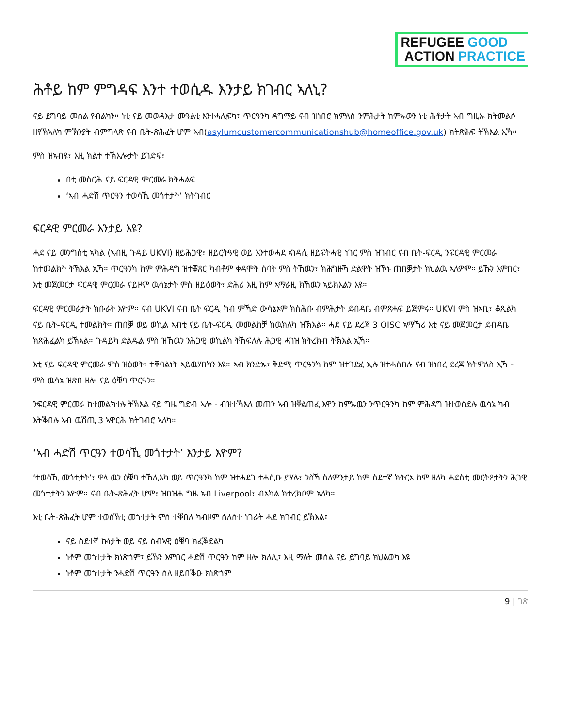REFUGEE GOOD
ACTION PRACTICE
ሕቶይ ከም ምግዳፍ እንተ ተወሲዱ እንታይ ክገብር ኣለኒ?
ናይ ይግባይ መሰል የብልካን። ነቲ ናይ መወዳእታ መዓልቲ እንተሓሊፍካ፣ ጥርዓንካ ዳግማይ ናብ ዝነበሮ ክምለስ ንምሕታት ከምኡውን ነቲ ሕቶታት ኣብ ግዚኡ ክትመልሶ ዘየኽኣለካ ምኽንያት ብምግላጽ ናብ ቤት-ጽሕፈት ሆም ኣብ(asylumcustomercommunicationshub@homeoffice.gov.uk) ክትጽሕፍ ትኽእል ኢኻ።
ምስ ዝኣብዩ፣ እዚ ክልተ ተኽእሎታት ይገድፍ፣
በቲ መስርሕ ናይ ፍርዳዊ ምርመራ ክትሓልፍ
‘ኣብ ሓድሽ ጥርዓን ተወሳኺ መጎተታት’ ክትገብር
ፍርዳዊ ምርመራ እንታይ እዩ?
ሓደ ናይ መንግስቲ ኣካል (ኣብዚ ጉዳይ UKVI) ዘይሕጋዊ፣ ዘይርትዓዊ ወይ እንተወሓደ ኣገዳሲ ዘይፍትሓዊ ነገር ምስ ዝገብር ናብ ቤት-ፍርዲ ንፍርዳዊ ምርመራ ከተመልክት ትኽእል ኢኻ። ጥርዓንካ ከም ምሕዳግ ዝተቖጸር ካብቶም ቀዳሞት ሰባት ምስ ትኸዉን፣ ክሕግዙኻ ድልዋት ዝኾኑ ጠበቓታት ክህልዉ ኣለዎም። ይኹን እምበር፣ እቲ መጀመርታ ፍርዳዊ ምርመራ ናይዞም ዉሳኔታት ምስ ዘይዕወት፣ ድሕሪ እዚ ከም ኣማራዚ ክኸዉን ኣይክእልን እዩ።
ፍርዳዊ ምርመራታት ክቡራት እዮም። ናብ UKVI ናብ ቤት ፍርዲ ካብ ምኻድ ውሳኔኦም ክስሕቡ ብምሕታት ደብዳቤ ብምጽሓፍ ይጅምሩ። UKVI ምስ ዝኣቢ፣ ቆጺልካ ናይ ቤት-ፍርዲ ተመልክት። ጠበቓ ወይ ወኪል ኣብቲ ናይ ቤት-ፍርዲ መመልከቻ ከዉክለካ ዝኽእል። ሓደ ናይ ደረጃ 3 OISC ኣማኻሪ እቲ ናይ መጀመርታ ደብዳቤ ክጽሕፈልካ ይኽእል። ጉዳይካ ድልዱል ምስ ዝኸዉን ንሕጋዊ ወኪልካ ትኸፍለሉ ሕጋዊ ሓገዝ ክትረክብ ትኽእል ኢኻ።
እቲ ናይ ፍርዳዊ ምርመራ ምስ ዝዕወት፣ ተቐባልነት ኣይዉሃበካን እዩ። ኣብ ክንድኡ፣ ቅድሚ ጥርዓንካ ከም ዝተገድፈ ኢሉ ዝተሓሰበሉ ናብ ዝነበረ ደረጃ ክትምለስ ኢኻ - ምስ ዉሳኔ ዝጽበ ዘሎ ናይ ዕቑባ ጥርዓን።
ንፍርዳዊ ምርመራ ከተመልክተሉ ትኽእል ናይ ግዜ ግድብ ኣሎ - ብዝተኻእለ መጠን ኣብ ዝቐልጠፈ እዋን ከምኡዉን ንጥርዓንካ ከም ምሕዳግ ዝተወሰደሉ ዉሳኔ ካብ እትቕበሉ ኣብ ዉሽጢ 3 ኣዋርሕ ክትገብሮ ኣለካ።
‘ኣብ ሓድሽ ጥርዓን ተወሳኺ መጎተታት’ እንታይ እዮም?
‘ተወሳኺ መጎተታት’፣ ዋላ ዉን ዕቑባ ተኸሊእካ ወይ ጥርዓንካ ከም ዝተሓደገ ተሓሲቡ ይሃሉ፣ ንስኻ ስለምንታይ ከም ስደተኛ ክትርአ ከም ዘለካ ሓደስቲ መርትዖታትን ሕጋዊ መጎተታትን እዮም። ናብ ቤት-ጽሕፈት ሆም፣ ዝበዝሐ ግዜ ኣብ Liverpool፣ ብኣካል ክተረክቦም ኣለካ።
እቲ ቤት-ጽሕፈት ሆም ተወሰኽቲ መጎተታት ምስ ተቐበለ ካብዞም ሰለስተ ነገራት ሓደ ክገብር ይኽእል፣
ናይ ስደተኛ ኩነታት ወይ ናይ ሰብኣዊ ዕቑባ ክፈቕደልካ
ነቶም መጎተታት ክነጽጎም፣ ይኹን እምበር ሓድሽ ጥርዓን ከም ዘሎ ክለሊ፣ እዚ ማለት መሰል ናይ ይግባይ ክህልወካ እዩ
ነቶም መጎተታት ንሓድሽ ጥርዓን ስለ ዘይበቕዑ ክነጽጎም
9 | ገጽ